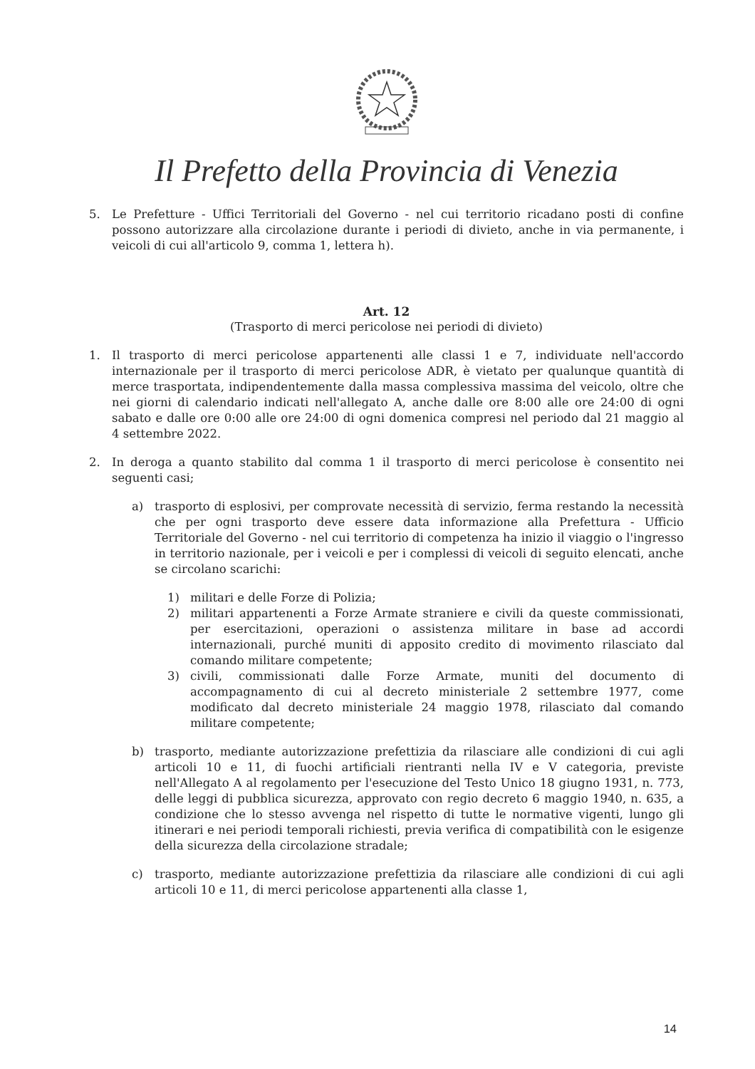Il Prefetto della Provincia di Venezia
5. Le Prefetture - Uffici Territoriali del Governo - nel cui territorio ricadano posti di confine possono autorizzare alla circolazione durante i periodi di divieto, anche in via permanente, i veicoli di cui all'articolo 9, comma 1, lettera h).
Art. 12
(Trasporto di merci pericolose nei periodi di divieto)
1. Il trasporto di merci pericolose appartenenti alle classi 1 e 7, individuate nell'accordo internazionale per il trasporto di merci pericolose ADR, è vietato per qualunque quantità di merce trasportata, indipendentemente dalla massa complessiva massima del veicolo, oltre che nei giorni di calendario indicati nell'allegato A, anche dalle ore 8:00 alle ore 24:00 di ogni sabato e dalle ore 0:00 alle ore 24:00 di ogni domenica compresi nel periodo dal 21 maggio al 4 settembre 2022.
2. In deroga a quanto stabilito dal comma 1 il trasporto di merci pericolose è consentito nei seguenti casi;
a) trasporto di esplosivi, per comprovate necessità di servizio, ferma restando la necessità che per ogni trasporto deve essere data informazione alla Prefettura - Ufficio Territoriale del Governo - nel cui territorio di competenza ha inizio il viaggio o l'ingresso in territorio nazionale, per i veicoli e per i complessi di veicoli di seguito elencati, anche se circolano scarichi:
1) militari e delle Forze di Polizia;
2) militari appartenenti a Forze Armate straniere e civili da queste commissionati, per esercitazioni, operazioni o assistenza militare in base ad accordi internazionali, purché muniti di apposito credito di movimento rilasciato dal comando militare competente;
3) civili, commissionati dalle Forze Armate, muniti del documento di accompagnamento di cui al decreto ministeriale 2 settembre 1977, come modificato dal decreto ministeriale 24 maggio 1978, rilasciato dal comando militare competente;
b) trasporto, mediante autorizzazione prefettizia da rilasciare alle condizioni di cui agli articoli 10 e 11, di fuochi artificiali rientranti nella IV e V categoria, previste nell'Allegato A al regolamento per l'esecuzione del Testo Unico 18 giugno 1931, n. 773, delle leggi di pubblica sicurezza, approvato con regio decreto 6 maggio 1940, n. 635, a condizione che lo stesso avvenga nel rispetto di tutte le normative vigenti, lungo gli itinerari e nei periodi temporali richiesti, previa verifica di compatibilità con le esigenze della sicurezza della circolazione stradale;
c) trasporto, mediante autorizzazione prefettizia da rilasciare alle condizioni di cui agli articoli 10 e 11, di merci pericolose appartenenti alla classe 1,
14